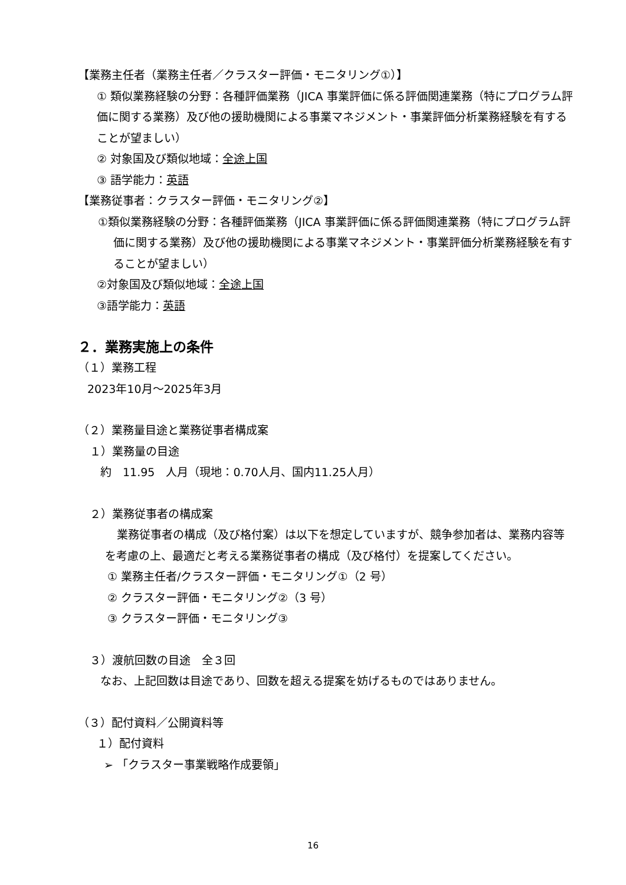【業務主任者（業務主任者／クラスター評価・モニタリング①）】
① 類似業務経験の分野：各種評価業務（JICA 事業評価に係る評価関連業務（特にプログラム評価に関する業務）及び他の援助機関による事業マネジメント・事業評価分析業務経験を有することが望ましい）
② 対象国及び類似地域：全途上国
③ 語学能力：英語
【業務従事者：クラスター評価・モニタリング②】
①類似業務経験の分野：各種評価業務（JICA 事業評価に係る評価関連業務（特にプログラム評価に関する業務）及び他の援助機関による事業マネジメント・事業評価分析業務経験を有することが望ましい）
②対象国及び類似地域：全途上国
③語学能力：英語
２．業務実施上の条件
（１）業務工程
2023年10月～2025年3月
（２）業務量目途と業務従事者構成案
１）業務量の目途
約　11.95　人月（現地：0.70人月、国内11.25人月）
２）業務従事者の構成案
業務従事者の構成（及び格付案）は以下を想定していますが、競争参加者は、業務内容等を考慮の上、最適だと考える業務従事者の構成（及び格付）を提案してください。
① 業務主任者/クラスター評価・モニタリング①（2 号）
② クラスター評価・モニタリング②（3 号）
③ クラスター評価・モニタリング③
３）渡航回数の目途　全３回
なお、上記回数は目途であり、回数を超える提案を妨げるものではありません。
（３）配付資料／公開資料等
１）配付資料
➢ 「クラスター事業戦略作成要領」
16